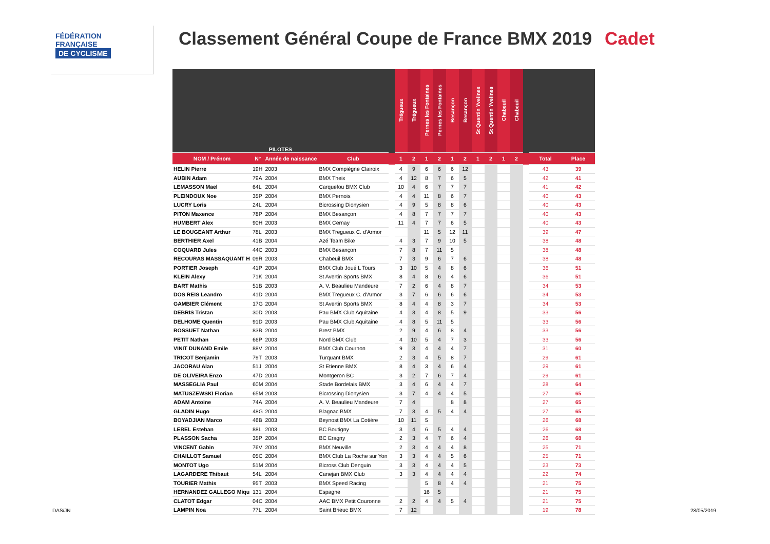FÉDÉRATION
FRANÇAISE
DE CYCLISME
Classement Général Coupe de France BMX 2019
Cadet
| PILOTES | | | | | Trégueux | Trégueux | Pernes les Fontaines | Pernes les Fontaines | Besançon | Besançon | St Quentin Yvelines | St Quentin Yvelines | Chabeuil | Chabeuil | | | |
| --- | --- | --- | --- | --- | --- | --- | --- | --- | --- | --- | --- | --- | --- | --- | --- | --- | --- |
| NOM / Prénom | N° | Année de naissance | Club | | 1 | 2 | 1 | 2 | 1 | 2 | 1 | 2 | 1 | 2 | | Total | Place |
| HELIN Pierre | 19H | 2003 | BMX Compiègne Clairoix | | 4 | 9 | 6 | 6 | 6 | 12 | | | | | | 43 | 39 |
| AUBIN Adam | 79A | 2004 | BMX Theix | | 4 | 12 | 8 | 7 | 6 | 5 | | | | | | 42 | 41 |
| LEMASSON Mael | 64L | 2004 | Carquefou BMX Club | | 10 | 4 | 6 | 7 | 7 | 7 | | | | | | 41 | 42 |
| PLEINDOUX Noe | 35P | 2004 | BMX Pernois | | 4 | 4 | 11 | 8 | 6 | 7 | | | | | | 40 | 43 |
| LUCRY Loris | 24L | 2004 | Bicrossing Dionysien | | 4 | 9 | 5 | 8 | 8 | 6 | | | | | | 40 | 43 |
| PITON Maxence | 78P | 2004 | BMX Besançon | | 4 | 8 | 7 | 7 | 7 | 7 | | | | | | 40 | 43 |
| HUMBERT Alex | 90H | 2003 | BMX Cernay | | 11 | 4 | 7 | 7 | 6 | 5 | | | | | | 40 | 43 |
| LE BOUGEANT Arthur | 78L | 2003 | BMX Tregueux C. d'Armor | | | | 11 | 5 | 12 | 11 | | | | | | 39 | 47 |
| BERTHIER Axel | 41B | 2004 | Azé Team Bike | | 4 | 3 | 7 | 9 | 10 | 5 | | | | | | 38 | 48 |
| COQUARD Jules | 44C | 2003 | BMX Besançon | | 7 | 8 | 7 | 11 | 5 | | | | | | | 38 | 48 |
| RECOURAS MASSAQUANT H | 09R | 2003 | Chabeuil BMX | | 7 | 3 | 9 | 6 | 7 | 6 | | | | | | 38 | 48 |
| PORTIER Joseph | 41P | 2004 | BMX Club Joué L Tours | | 3 | 10 | 5 | 4 | 8 | 6 | | | | | | 36 | 51 |
| KLEIN Alexy | 71K | 2004 | St Avertin Sports BMX | | 8 | 4 | 8 | 6 | 4 | 6 | | | | | | 36 | 51 |
| BART Mathis | 51B | 2003 | A. V. Beaulieu Mandeure | | 7 | 2 | 6 | 4 | 8 | 7 | | | | | | 34 | 53 |
| DOS REIS Leandro | 41D | 2004 | BMX Tregueux C. d'Armor | | 3 | 7 | 6 | 6 | 6 | 6 | | | | | | 34 | 53 |
| GAMBIER Clément | 17G | 2004 | St Avertin Sports BMX | | 8 | 4 | 4 | 8 | 3 | 7 | | | | | | 34 | 53 |
| DEBRIS Tristan | 30D | 2003 | Pau BMX Club Aquitaine | | 4 | 3 | 4 | 8 | 5 | 9 | | | | | | 33 | 56 |
| DELHOME Quentin | 91D | 2003 | Pau BMX Club Aquitaine | | 4 | 8 | 5 | 11 | 5 | | | | | | | 33 | 56 |
| BOSSUET Nathan | 83B | 2004 | Brest BMX | | 2 | 9 | 4 | 6 | 8 | 4 | | | | | | 33 | 56 |
| PETIT Nathan | 66P | 2003 | Nord BMX Club | | 4 | 10 | 5 | 4 | 7 | 3 | | | | | | 33 | 56 |
| VINIT DUNAND Emile | 88V | 2004 | BMX Club Cournon | | 9 | 3 | 4 | 4 | 4 | 7 | | | | | | 31 | 60 |
| TRICOT Benjamin | 79T | 2003 | Turquant BMX | | 2 | 3 | 4 | 5 | 8 | 7 | | | | | | 29 | 61 |
| JACORAU Alan | 51J | 2004 | St Etienne BMX | | 8 | 4 | 3 | 4 | 6 | 4 | | | | | | 29 | 61 |
| DE OLIVEIRA Enzo | 47D | 2004 | Montgeron BC | | 3 | 2 | 7 | 6 | 7 | 4 | | | | | | 29 | 61 |
| MASSEGLIA Paul | 60M | 2004 | Stade Bordelais BMX | | 3 | 4 | 6 | 4 | 4 | 7 | | | | | | 28 | 64 |
| MATUSZEWSKI Florian | 65M | 2003 | Bicrossing Dionysien | | 3 | 7 | 4 | 4 | 4 | 5 | | | | | | 27 | 65 |
| ADAM Antoine | 74A | 2004 | A. V. Beaulieu Mandeure | | 7 | 4 | | | 8 | 8 | | | | | | 27 | 65 |
| GLADIN Hugo | 48G | 2004 | Blagnac BMX | | 7 | 3 | 4 | 5 | 4 | 4 | | | | | | 27 | 65 |
| BOYADJIAN Marco | 46B | 2003 | Beynost BMX La Cotière | | 10 | 11 | 5 | | | | | | | | | 26 | 68 |
| LEBEL Esteban | 88L | 2003 | BC Boutigny | | 3 | 4 | 6 | 5 | 4 | 4 | | | | | | 26 | 68 |
| PLASSON Sacha | 35P | 2004 | BC Eragny | | 2 | 3 | 4 | 7 | 6 | 4 | | | | | | 26 | 68 |
| VINCENT Gabin | 76V | 2004 | BMX Neuville | | 2 | 3 | 4 | 4 | 4 | 8 | | | | | | 25 | 71 |
| CHAILLOT Samuel | 05C | 2004 | BMX Club La Roche sur Yon | | 3 | 3 | 4 | 4 | 5 | 6 | | | | | | 25 | 71 |
| MONTOT Ugo | 51M | 2004 | Bicross Club Denguin | | 3 | 3 | 4 | 4 | 4 | 5 | | | | | | 23 | 73 |
| LAGARDERE Thibaut | 54L | 2004 | Canejan BMX Club | | 3 | 3 | 4 | 4 | 4 | 4 | | | | | | 22 | 74 |
| TOURIER Mathis | 95T | 2003 | BMX Speed Racing | | | | 5 | 8 | 4 | 4 | | | | | | 21 | 75 |
| HERNANDEZ GALLEGO Miqu | 131 | 2004 | Espagne | | | | 16 | 5 | | | | | | | | 21 | 75 |
| CLATOT Edgar | 04C | 2004 | AAC BMX Petit Couronne | | 2 | 2 | 4 | 4 | 5 | 4 | | | | | | 21 | 75 |
| LAMPIN Noa | 77L | 2004 | Saint Brieuc BMX | | 7 | 12 | | | | | | | | | | 19 | 78 |
DAS/JN 28/05/2019